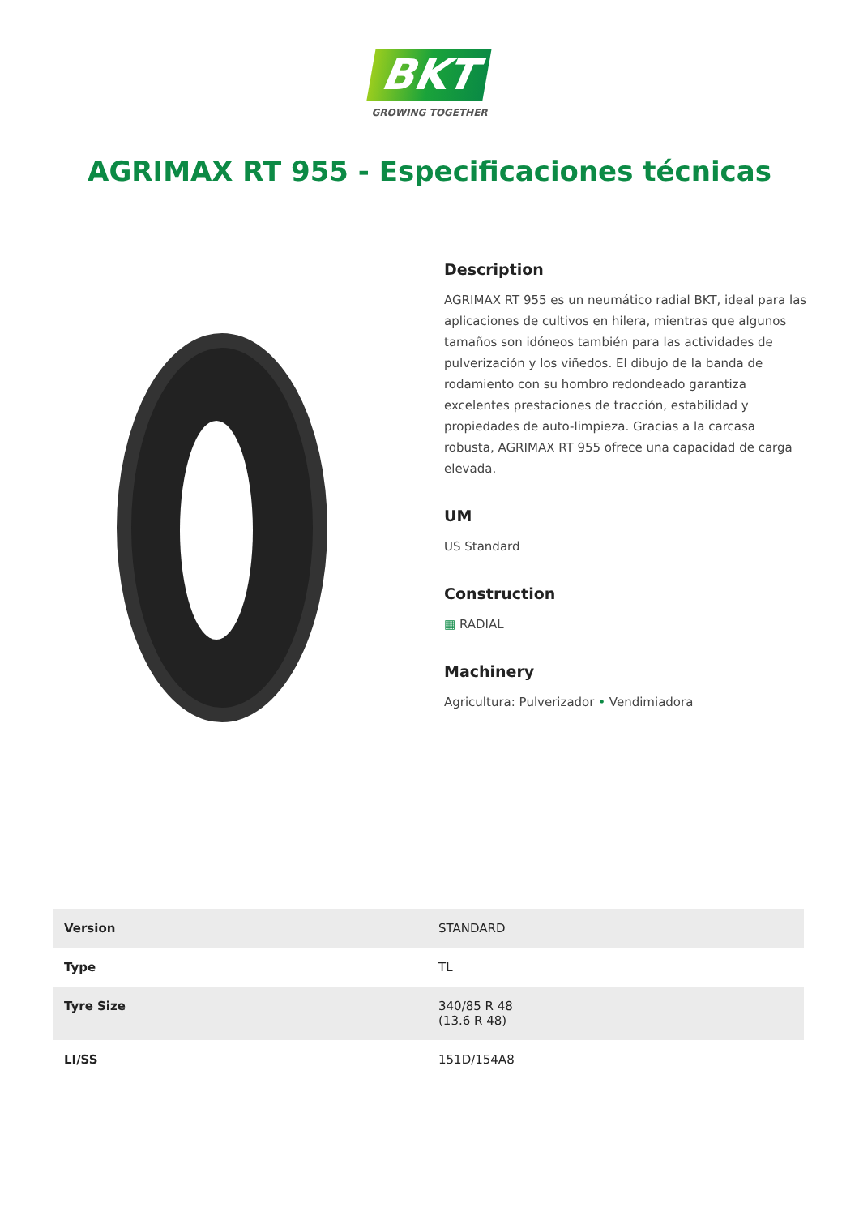BKT
GROWING TOGETHER
AGRIMAX RT 955 - Especificaciones técnicas
Description
AGRIMAX RT 955 es un neumático radial BKT, ideal para las aplicaciones de cultivos en hilera, mientras que algunos tamaños son idóneos también para las actividades de pulverización y los viñedos. El dibujo de la banda de rodamiento con su hombro redondeado garantiza excelentes prestaciones de tracción, estabilidad y propiedades de auto-limpieza. Gracias a la carcasa robusta, AGRIMAX RT 955 ofrece una capacidad de carga elevada.
UM
US Standard
Construction
▦ RADIAL
Machinery
Agricultura: Pulverizador • Vendimiadora
| Version | STANDARD |
| Type | TL |
| Tyre Size | 340/85 R 48 (13.6 R 48) |
| LI/SS | 151D/154A8 |